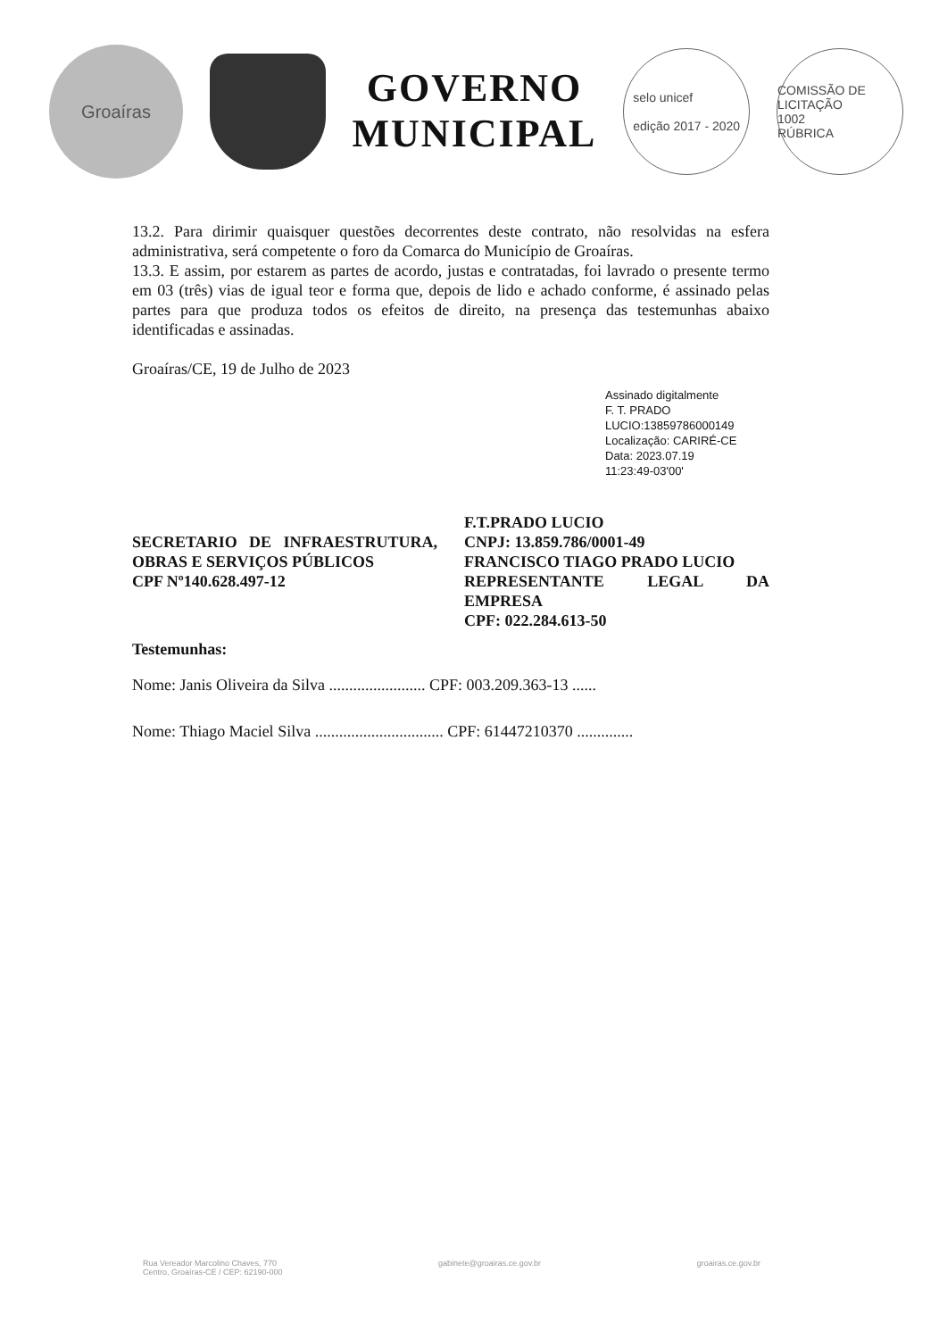Groaíras
GOVERNO
MUNICIPAL
selo unicef
edição 2017 - 2020
COMISSÃO DE LICITAÇÃO
1002
RÚBRICA
13.2. Para dirimir quaisquer questões decorrentes deste contrato, não resolvidas na esfera administrativa, será competente o foro da Comarca do Município de Groaíras.
13.3. E assim, por estarem as partes de acordo, justas e contratadas, foi lavrado o presente termo em 03 (três) vias de igual teor e forma que, depois de lido e achado conforme, é assinado pelas partes para que produza todos os efeitos de direito, na presença das testemunhas abaixo identificadas e assinadas.
Groaíras/CE, 19 de Julho de 2023
Assinado digitalmente
F. T. PRADO
LUCIO:13859786000149
Localização: CARIRÉ-CE
Data: 2023.07.19
11:23:49-03'00'
SECRETARIO DE INFRAESTRUTURA, OBRAS E SERVIÇOS PÚBLICOS
CPF Nº140.628.497-12
F.T.PRADO LUCIO
CNPJ: 13.859.786/0001-49
FRANCISCO TIAGO PRADO LUCIO
REPRESENTANTE LEGAL DA EMPRESA
CPF: 022.284.613-50
Testemunhas:
Nome: Janis Oliveira da Silva ........................ CPF: 003.209.363-13 ......
Nome: Thiago Maciel Silva ................................ CPF: 61447210370 ..............
Rua Vereador Marcolino Chaves, 770
Centro, Groaíras-CE / CEP: 62190-000 gabinete@groairas.ce.gov.br groairas.ce.gov.br